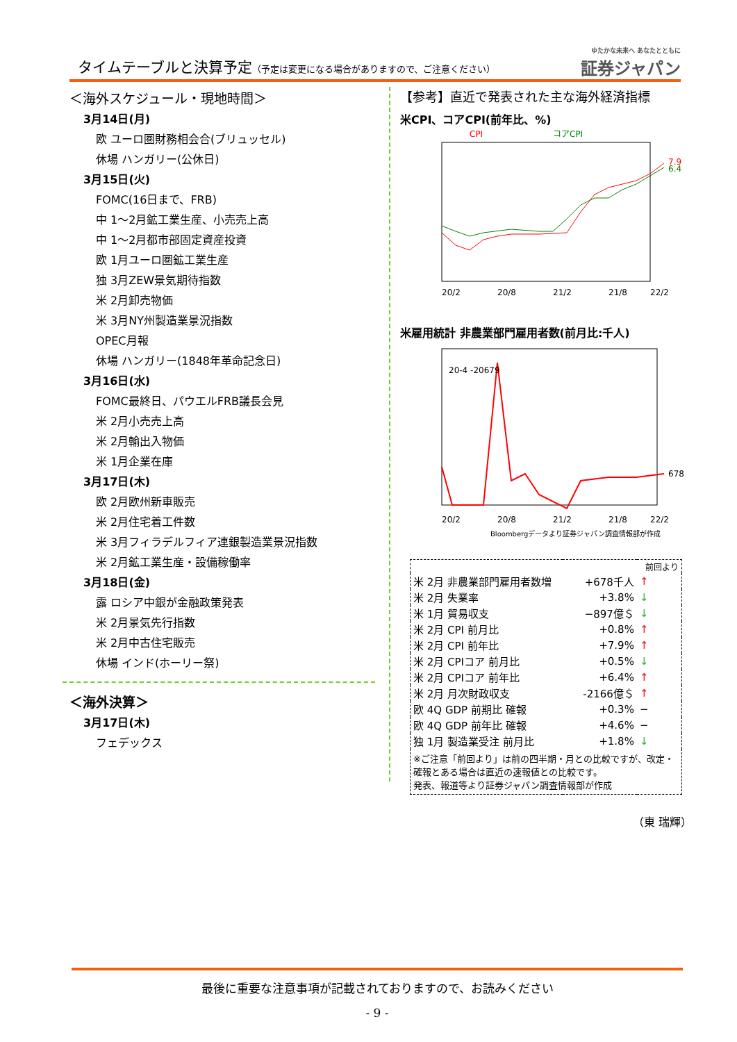タイムテーブルと決算予定（予定は変更になる場合がありますので、ご注意ください）
ゆたかな未来へ あなたとともに
証券ジャパン
＜海外スケジュール・現地時間＞
3月14日(月)
欧 ユーロ圏財務相会合(ブリュッセル)
休場 ハンガリー(公休日)
3月15日(火)
FOMC(16日まで、FRB)
中 1～2月鉱工業生産、小売売上高
中 1～2月都市部固定資産投資
欧 1月ユーロ圏鉱工業生産
独 3月ZEW景気期待指数
米 2月卸売物価
米 3月NY州製造業景況指数
OPEC月報
休場 ハンガリー(1848年革命記念日)
3月16日(水)
FOMC最終日、パウエルFRB議長会見
米 2月小売売上高
米 2月輸出入物価
米 1月企業在庫
3月17日(木)
欧 2月欧州新車販売
米 2月住宅着工件数
米 3月フィラデルフィア連銀製造業景況指数
米 2月鉱工業生産・設備稼働率
3月18日(金)
露 ロシア中銀が金融政策発表
米 2月景気先行指数
米 2月中古住宅販売
休場 インド(ホーリー祭)
＜海外決算＞
3月17日(木)
フェデックス
【参考】直近で発表された主な海外経済指標
米CPI、コアCPI(前年比、%)
CPI
コアCPI
7.9
6.4
20/2
20/8
21/2
21/8
22/2
米雇用統計 非農業部門雇用者数(前月比:千人)
20-4 -20679
678
20/2
20/8
21/2
21/8
22/2
Bloombergデータより証券ジャパン調査情報部が作成
| | | 前回より |
| 米 2月 非農業部門雇用者数増 | +678千人 | ↑ |
| 米 2月 失業率 | +3.8% | ↓ |
| 米 1月 貿易収支 | −897億＄ | ↓ |
| 米 2月 CPI 前月比 | +0.8% | ↑ |
| 米 2月 CPI 前年比 | +7.9% | ↑ |
| 米 2月 CPIコア 前月比 | +0.5% | ↓ |
| 米 2月 CPIコア 前年比 | +6.4% | ↑ |
| 米 2月 月次財政収支 | -2166億＄ | ↑ |
| 欧 4Q GDP 前期比 確報 | +0.3% | − |
| 欧 4Q GDP 前年比 確報 | +4.6% | − |
| 独 1月 製造業受注 前月比 | +1.8% | ↓ |
| ※ご注意「前回より」は前の四半期・月との比較ですが、改定・確報とある場合は直近の速報値との比較です。 発表、報道等より証券ジャパン調査情報部が作成 | | |
（東 瑞輝）
最後に重要な注意事項が記載されておりますので、お読みください
- 9 -